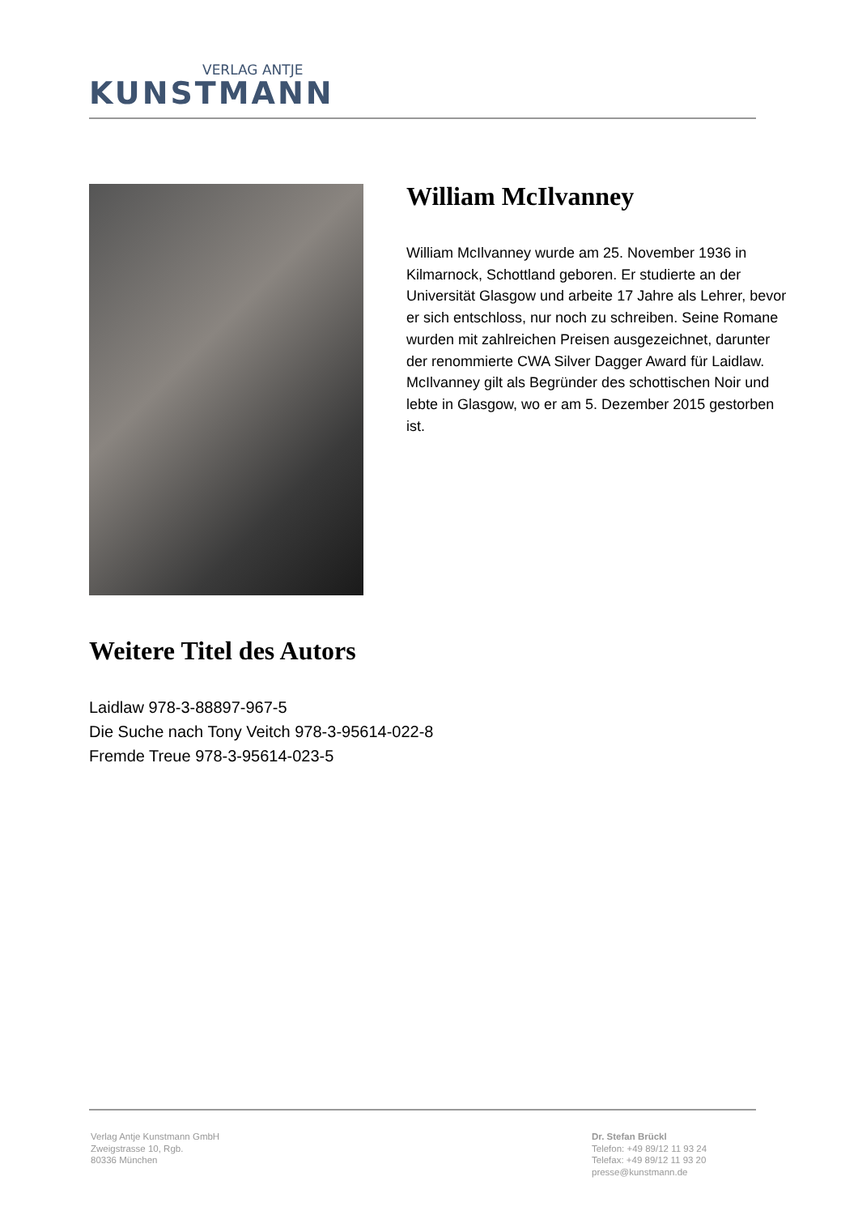VERLAG ANTJE
KUNSTMANN
William McIlvanney
William McIlvanney wurde am 25. November 1936 in Kilmarnock, Schottland geboren. Er studierte an der Universität Glasgow und arbeite 17 Jahre als Lehrer, bevor er sich entschloss, nur noch zu schreiben. Seine Romane wurden mit zahlreichen Preisen ausgezeichnet, darunter der renommierte CWA Silver Dagger Award für Laidlaw. McIlvanney gilt als Begründer des schottischen Noir und lebte in Glasgow, wo er am 5. Dezember 2015 gestorben ist.
Weitere Titel des Autors
Laidlaw 978-3-88897-967-5
Die Suche nach Tony Veitch 978-3-95614-022-8
Fremde Treue 978-3-95614-023-5
Verlag Antje Kunstmann GmbH
Zweigstrasse 10, Rgb.
80336 München
Dr. Stefan Brückl
Telefon: +49 89/12 11 93 24
Telefax: +49 89/12 11 93 20
presse@kunstmann.de